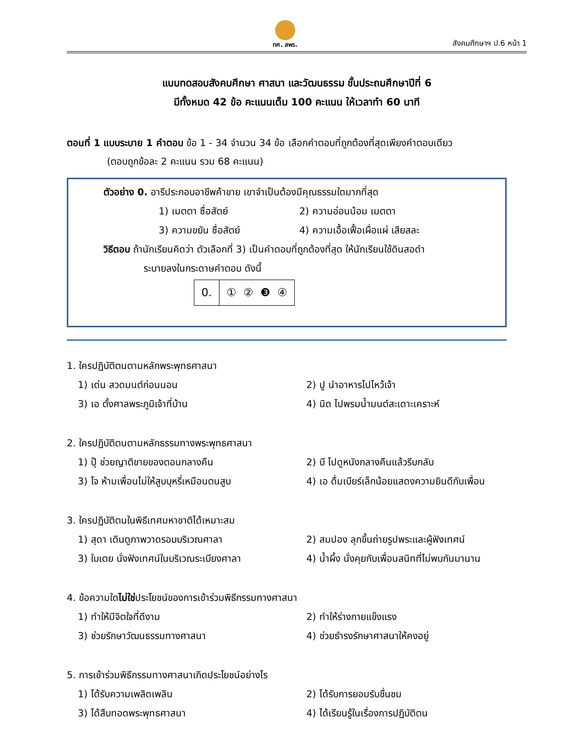ทศ. สพร.
สังคมศึกษาฯ ป.6 หน้า 1
แบบทดสอบสังคมศึกษา ศาสนา และวัฒนธรรม ชั้นประถมศึกษาปีที่ 6
มีทั้งหมด 42 ข้อ คะแนนเต็ม 100 คะแนน ให้เวลาทำ 60 นาที
ตอนที่ 1 แบบระบาย 1 คำตอบ ข้อ 1 - 34 จำนวน 34 ข้อ เลือกคำตอบที่ถูกต้องที่สุดเพียงคำตอบเดียว
(ตอบถูกข้อละ 2 คะแนน รวม 68 คะแนน)
ตัวอย่าง 0. อารีประกอบอาชีพค้าขาย เขาจำเป็นต้องมีคุณธรรมใดมากที่สุด
1) เมตตา ซื่อสัตย์
2) ความอ่อนน้อม เมตตา
3) ความขยัน ซื่อสัตย์
4) ความเอื้อเฟื้อเผื่อแผ่ เสียสละ
วิธีตอบ ถ้านักเรียนคิดว่า ตัวเลือกที่ 3) เป็นคำตอบที่ถูกต้องที่สุด ให้นักเรียนใช้ดินสอดำ
ระบายลงในกระดาษคำตอบ ดังนี้
| 0. | ① ② ❸ ④ |
1. ใครปฏิบัติตนตามหลักพระพุทธศาสนา
1) เด่น สวดมนต์ก่อนนอน
2) ปู นำอาหารไปไหว้เจ้า
3) เอ ตั้งศาลพระภูมิเจ้าที่บ้าน
4) นิด ไปพรมน้ำมนต์สะเดาะเคราะห์
2. ใครปฏิบัติตนตามหลักธรรมทางพระพุทธศาสนา
1) ปุ๊ ช่วยญาติขายของตอนกลางคืน
2) บี ไปดูหนังกลางคืนแล้วรีบกลับ
3) โจ ห้ามเพื่อนไม่ให้สูบบุหรี่เหมือนตนสูบ
4) เอ ดื่มเบียร์เล็กน้อยแสดงความยินดีกับเพื่อน
3. ใครปฏิบัติตนในพิธีเทศมหาชาติได้เหมาะสม
1) สุดา เดินดูภาพวาดรอบบริเวณศาลา
2) สมปอง ลุกขึ้นถ่ายรูปพระและผู้ฟังเทศน์
3) ใบเตย นั่งฟังเทศน์ในบริเวณระเบียงศาลา
4) น้ำผึ้ง นั่งคุยกับเพื่อนสนิทที่ไม่พบกันมานาน
4. ข้อความใดไม่ใช่ประโยชน์ของการเข้าร่วมพิธีกรรมทางศาสนา
1) ทำให้มีจิตใจที่ดีงาม
2) ทำให้ร่างกายแข็งแรง
3) ช่วยรักษาวัฒนธรรมทางศาสนา
4) ช่วยธำรงรักษาศาสนาให้คงอยู่
5. การเข้าร่วมพิธีกรรมทางศาสนาเกิดประโยชน์อย่างไร
1) ได้รับความเพลิดเพลิน
2) ได้รับการยอมรับชื่นชม
3) ได้สืบทอดพระพุทธศาสนา
4) ได้เรียนรู้ในเรื่องการปฏิบัติตน